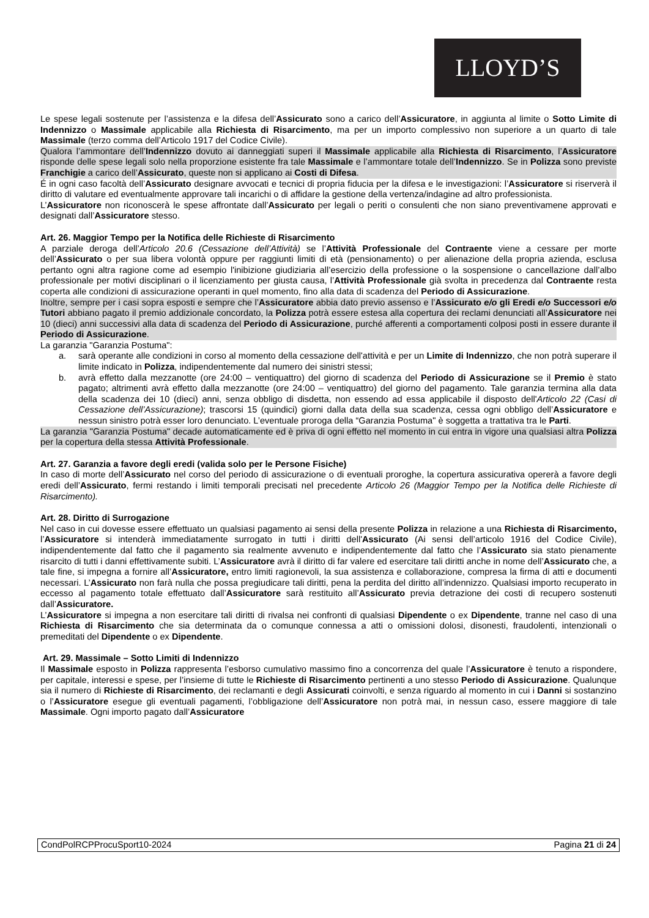LLOYD’S
Le spese legali sostenute per l’assistenza e la difesa dell’Assicurato sono a carico dell’Assicuratore, in aggiunta al limite o Sotto Limite di Indennizzo o Massimale applicabile alla Richiesta di Risarcimento, ma per un importo complessivo non superiore a un quarto di tale Massimale (terzo comma dell’Articolo 1917 del Codice Civile).
Qualora l’ammontare dell’Indennizzo dovuto ai danneggiati superi il Massimale applicabile alla Richiesta di Risarcimento, l’Assicuratore risponde delle spese legali solo nella proporzione esistente fra tale Massimale e l’ammontare totale dell’Indennizzo. Se in Polizza sono previste Franchigie a carico dell’Assicurato, queste non si applicano ai Costi di Difesa.
É in ogni caso facoltà dell’Assicurato designare avvocati e tecnici di propria fiducia per la difesa e le investigazioni: l’Assicuratore si riserverà il diritto di valutare ed eventualmente approvare tali incarichi o di affidare la gestione della vertenza/indagine ad altro professionista.
L’Assicuratore non riconoscerà le spese affrontate dall’Assicurato per legali o periti o consulenti che non siano preventivamene approvati e designati dall’Assicuratore stesso.
Art. 26. Maggior Tempo per la Notifica delle Richieste di Risarcimento
A parziale deroga dell’Articolo 20.6 (Cessazione dell’Attività) se l’Attività Professionale del Contraente viene a cessare per morte dell’Assicurato o per sua libera volontà oppure per raggiunti limiti di età (pensionamento) o per alienazione della propria azienda, esclusa pertanto ogni altra ragione come ad esempio l'inibizione giudiziaria all’esercizio della professione o la sospensione o cancellazione dall’albo professionale per motivi disciplinari o il licenziamento per giusta causa, l’Attività Professionale già svolta in precedenza dal Contraente resta coperta alle condizioni di assicurazione operanti in quel momento, fino alla data di scadenza del Periodo di Assicurazione.
Inoltre, sempre per i casi sopra esposti e sempre che l’Assicuratore abbia dato previo assenso e l’Assicurato e/o gli Eredi e/o Successori e/o Tutori abbiano pagato il premio addizionale concordato, la Polizza potrà essere estesa alla copertura dei reclami denunciati all’Assicuratore nei 10 (dieci) anni successivi alla data di scadenza del Periodo di Assicurazione, purché afferenti a comportamenti colposi posti in essere durante il Periodo di Assicurazione.
La garanzia "Garanzia Postuma":
a. sarà operante alle condizioni in corso al momento della cessazione dell'attività e per un Limite di Indennizzo, che non potrà superare il limite indicato in Polizza, indipendentemente dal numero dei sinistri stessi;
b. avrà effetto dalla mezzanotte (ore 24:00 – ventiquattro) del giorno di scadenza del Periodo di Assicurazione se il Premio è stato pagato; altrimenti avrà effetto dalla mezzanotte (ore 24:00 – ventiquattro) del giorno del pagamento. Tale garanzia termina alla data della scadenza dei 10 (dieci) anni, senza obbligo di disdetta, non essendo ad essa applicabile il disposto dell'Articolo 22 (Casi di Cessazione dell’Assicurazione); trascorsi 15 (quindici) giorni dalla data della sua scadenza, cessa ogni obbligo dell’Assicuratore e nessun sinistro potrà esser loro denunciato. L’eventuale proroga della “Garanzia Postuma" è soggetta a trattativa tra le Parti.
La garanzia "Garanzia Postuma" decade automaticamente ed è priva di ogni effetto nel momento in cui entra in vigore una qualsiasi altra Polizza per la copertura della stessa Attività Professionale.
Art. 27. Garanzia a favore degli eredi (valida solo per le Persone Fisiche)
In caso di morte dell’Assicurato nel corso del periodo di assicurazione o di eventuali proroghe, la copertura assicurativa opererà a favore degli eredi dell’Assicurato, fermi restando i limiti temporali precisati nel precedente Articolo 26 (Maggior Tempo per la Notifica delle Richieste di Risarcimento).
Art. 28. Diritto di Surrogazione
Nel caso in cui dovesse essere effettuato un qualsiasi pagamento ai sensi della presente Polizza in relazione a una Richiesta di Risarcimento, l’Assicuratore si intenderà immediatamente surrogato in tutti i diritti dell'Assicurato (Ai sensi dell’articolo 1916 del Codice Civile), indipendentemente dal fatto che il pagamento sia realmente avvenuto e indipendentemente dal fatto che l’Assicurato sia stato pienamente risarcito di tutti i danni effettivamente subiti. L’Assicuratore avrà il diritto di far valere ed esercitare tali diritti anche in nome dell’Assicurato che, a tale fine, si impegna a fornire all’Assicuratore, entro limiti ragionevoli, la sua assistenza e collaborazione, compresa la firma di atti e documenti necessari. L’Assicurato non farà nulla che possa pregiudicare tali diritti, pena la perdita del diritto all’indennizzo. Qualsiasi importo recuperato in eccesso al pagamento totale effettuato dall’Assicuratore sarà restituito all’Assicurato previa detrazione dei costi di recupero sostenuti dall’Assicuratore.
L’Assicuratore si impegna a non esercitare tali diritti di rivalsa nei confronti di qualsiasi Dipendente o ex Dipendente, tranne nel caso di una Richiesta di Risarcimento che sia determinata da o comunque connessa a atti o omissioni dolosi, disonesti, fraudolenti, intenzionali o premeditati del Dipendente o ex Dipendente.
Art. 29. Massimale – Sotto Limiti di Indennizzo
Il Massimale esposto in Polizza rappresenta l’esborso cumulativo massimo fino a concorrenza del quale l’Assicuratore è tenuto a rispondere, per capitale, interessi e spese, per l’insieme di tutte le Richieste di Risarcimento pertinenti a uno stesso Periodo di Assicurazione. Qualunque sia il numero di Richieste di Risarcimento, dei reclamanti e degli Assicurati coinvolti, e senza riguardo al momento in cui i Danni si sostanzino o l’Assicuratore esegue gli eventuali pagamenti, l’obbligazione dell’Assicuratore non potrà mai, in nessun caso, essere maggiore di tale Massimale. Ogni importo pagato dall’Assicuratore
CondPolRCPProcuSport10-2024 Pagina 21 di 24